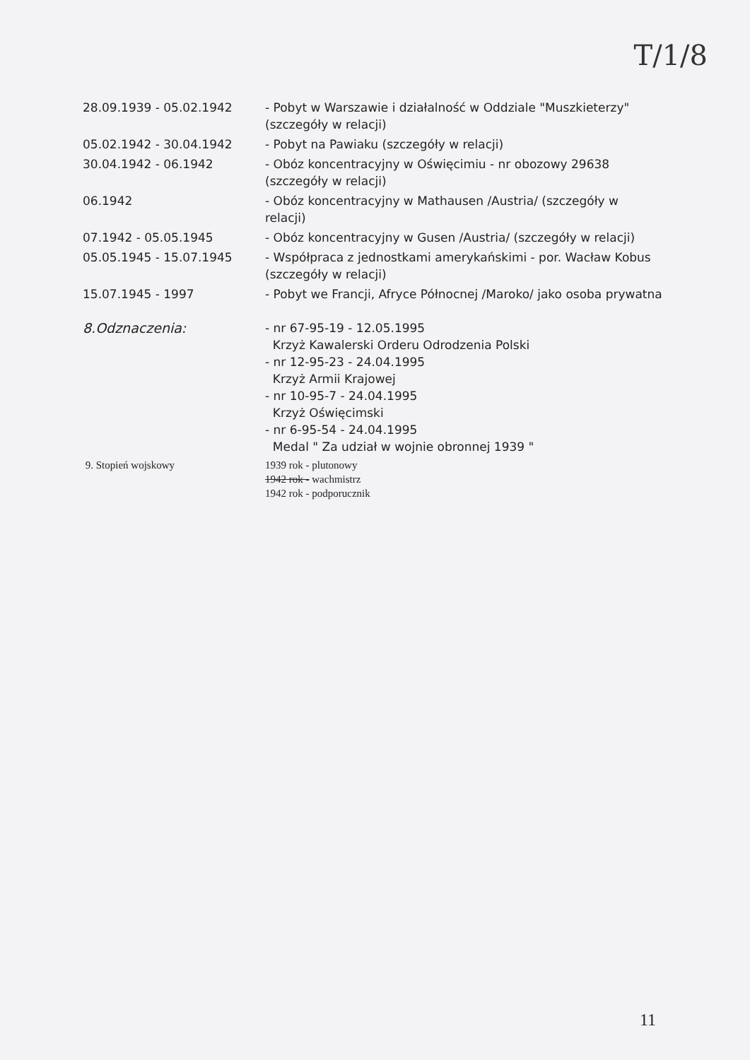T/1/8
28.09.1939 - 05.02.1942 - Pobyt w Warszawie i działalność w Oddziale "Muszkieterzy" (szczegóły w relacji)
05.02.1942 - 30.04.1942 - Pobyt na Pawiaku (szczegóły w relacji)
30.04.1942 - 06.1942 - Obóz koncentracyjny w Oświęcimiu - nr obozowy 29638 (szczegóły w relacji)
06.1942 - Obóz koncentracyjny w Mathausen /Austria/ (szczegóły w relacji)
07.1942 - 05.05.1945 - Obóz koncentracyjny w Gusen /Austria/ (szczegóły w relacji)
05.05.1945 - 15.07.1945 - Współpraca z jednostkami amerykańskimi - por. Wacław Kobus (szczegóły w relacji)
15.07.1945 - 1997 - Pobyt we Francji, Afryce Północnej /Maroko/ jako osoba prywatna
8.Odznaczenia: - nr 67-95-19 - 12.05.1995
Krzyż Kawalerski Orderu Odrodzenia Polski
- nr 12-95-23 - 24.04.1995
Krzyż Armii Krajowej
- nr 10-95-7 - 24.04.1995
Krzyż Oświęcimski
- nr 6-95-54 - 24.04.1995
Medal " Za udział w wojnie obronnej 1939 "
9. Stopień wojskowy 1939 rok - plutonowy
1942 rok - wachmistrz
1942 rok - podporucznik
11